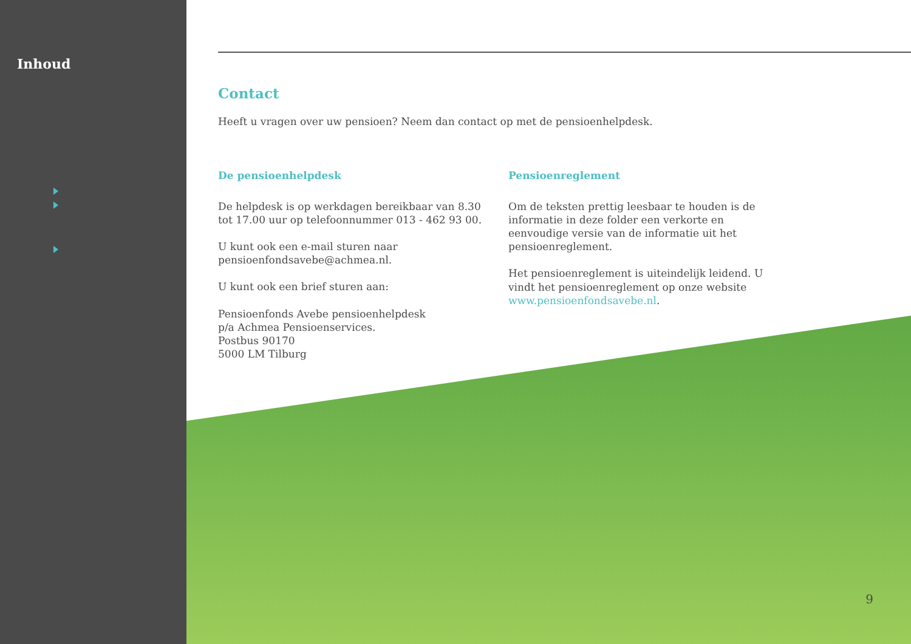Inhoud
Contact
Heeft u vragen over uw pensioen? Neem dan contact op met de pensioenhelpdesk.
De pensioenhelpdesk
De helpdesk is op werkdagen bereikbaar van 8.30
tot 17.00 uur op telefoonnummer 013 - 462 93 00.
U kunt ook een e-mail sturen naar
pensioenfondsavebe@achmea.nl.
U kunt ook een brief sturen aan:
Pensioenfonds Avebe pensioenhelpdesk
p/a Achmea Pensioenservices.
Postbus 90170
5000 LM Tilburg
Pensioenreglement
Om de teksten prettig leesbaar te houden is de informatie in deze folder een verkorte en eenvoudige versie van de informatie uit het pensioenreglement.
Het pensioenreglement is uiteindelijk leidend. U vindt het pensioenreglement op onze website www.pensioenfondsavebe.nl.
9